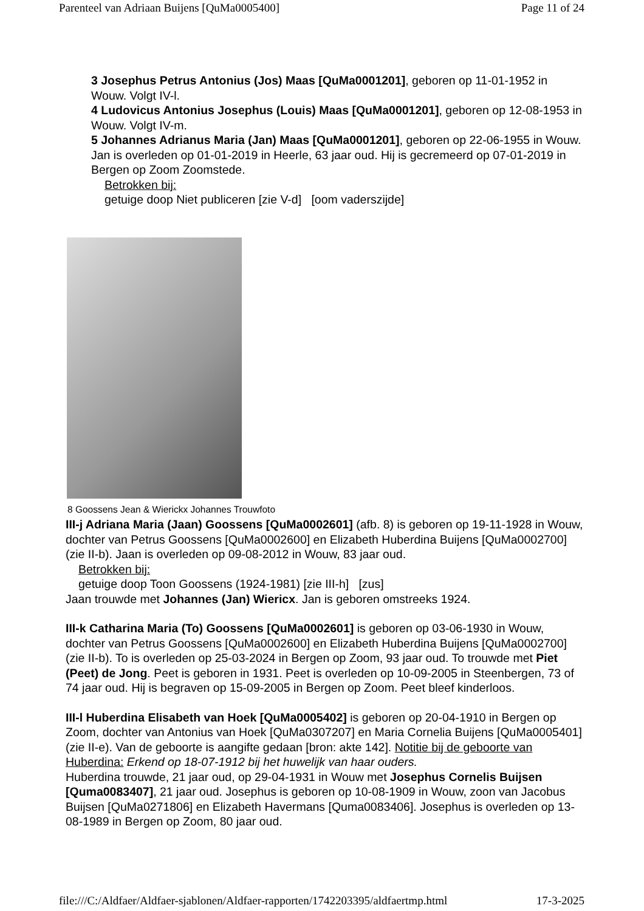Parenteel van Adriaan Buijens [QuMa0005400] Page 11 of 24
3 Josephus Petrus Antonius (Jos) Maas [QuMa0001201], geboren op 11-01-1952 in Wouw. Volgt IV-l.
4 Ludovicus Antonius Josephus (Louis) Maas [QuMa0001201], geboren op 12-08-1953 in Wouw. Volgt IV-m.
5 Johannes Adrianus Maria (Jan) Maas [QuMa0001201], geboren op 22-06-1955 in Wouw. Jan is overleden op 01-01-2019 in Heerle, 63 jaar oud. Hij is gecremeerd op 07-01-2019 in Bergen op Zoom Zoomstede.
Betrokken bij:
getuige doop Niet publiceren [zie V-d] [oom vaderszijde]
8 Goossens Jean & Wierickx Johannes Trouwfoto
III-j Adriana Maria (Jaan) Goossens [QuMa0002601] (afb. 8) is geboren op 19-11-1928 in Wouw, dochter van Petrus Goossens [QuMa0002600] en Elizabeth Huberdina Buijens [QuMa0002700] (zie II-b). Jaan is overleden op 09-08-2012 in Wouw, 83 jaar oud.
Betrokken bij:
getuige doop Toon Goossens (1924-1981) [zie III-h] [zus]
Jaan trouwde met Johannes (Jan) Wiericx. Jan is geboren omstreeks 1924.
III-k Catharina Maria (To) Goossens [QuMa0002601] is geboren op 03-06-1930 in Wouw, dochter van Petrus Goossens [QuMa0002600] en Elizabeth Huberdina Buijens [QuMa0002700] (zie II-b). To is overleden op 25-03-2024 in Bergen op Zoom, 93 jaar oud. To trouwde met Piet (Peet) de Jong. Peet is geboren in 1931. Peet is overleden op 10-09-2005 in Steenbergen, 73 of 74 jaar oud. Hij is begraven op 15-09-2005 in Bergen op Zoom. Peet bleef kinderloos.
III-l Huberdina Elisabeth van Hoek [QuMa0005402] is geboren op 20-04-1910 in Bergen op Zoom, dochter van Antonius van Hoek [QuMa0307207] en Maria Cornelia Buijens [QuMa0005401] (zie II-e). Van de geboorte is aangifte gedaan [bron: akte 142]. Notitie bij de geboorte van Huberdina: Erkend op 18-07-1912 bij het huwelijk van haar ouders.
Huberdina trouwde, 21 jaar oud, op 29-04-1931 in Wouw met Josephus Cornelis Buijsen [Quma0083407], 21 jaar oud. Josephus is geboren op 10-08-1909 in Wouw, zoon van Jacobus Buijsen [QuMa0271806] en Elizabeth Havermans [Quma0083406]. Josephus is overleden op 13-08-1989 in Bergen op Zoom, 80 jaar oud.
file:///C:/Aldfaer/Aldfaer-sjablonen/Aldfaer-rapporten/1742203395/aldfaertmp.html 17-3-2025